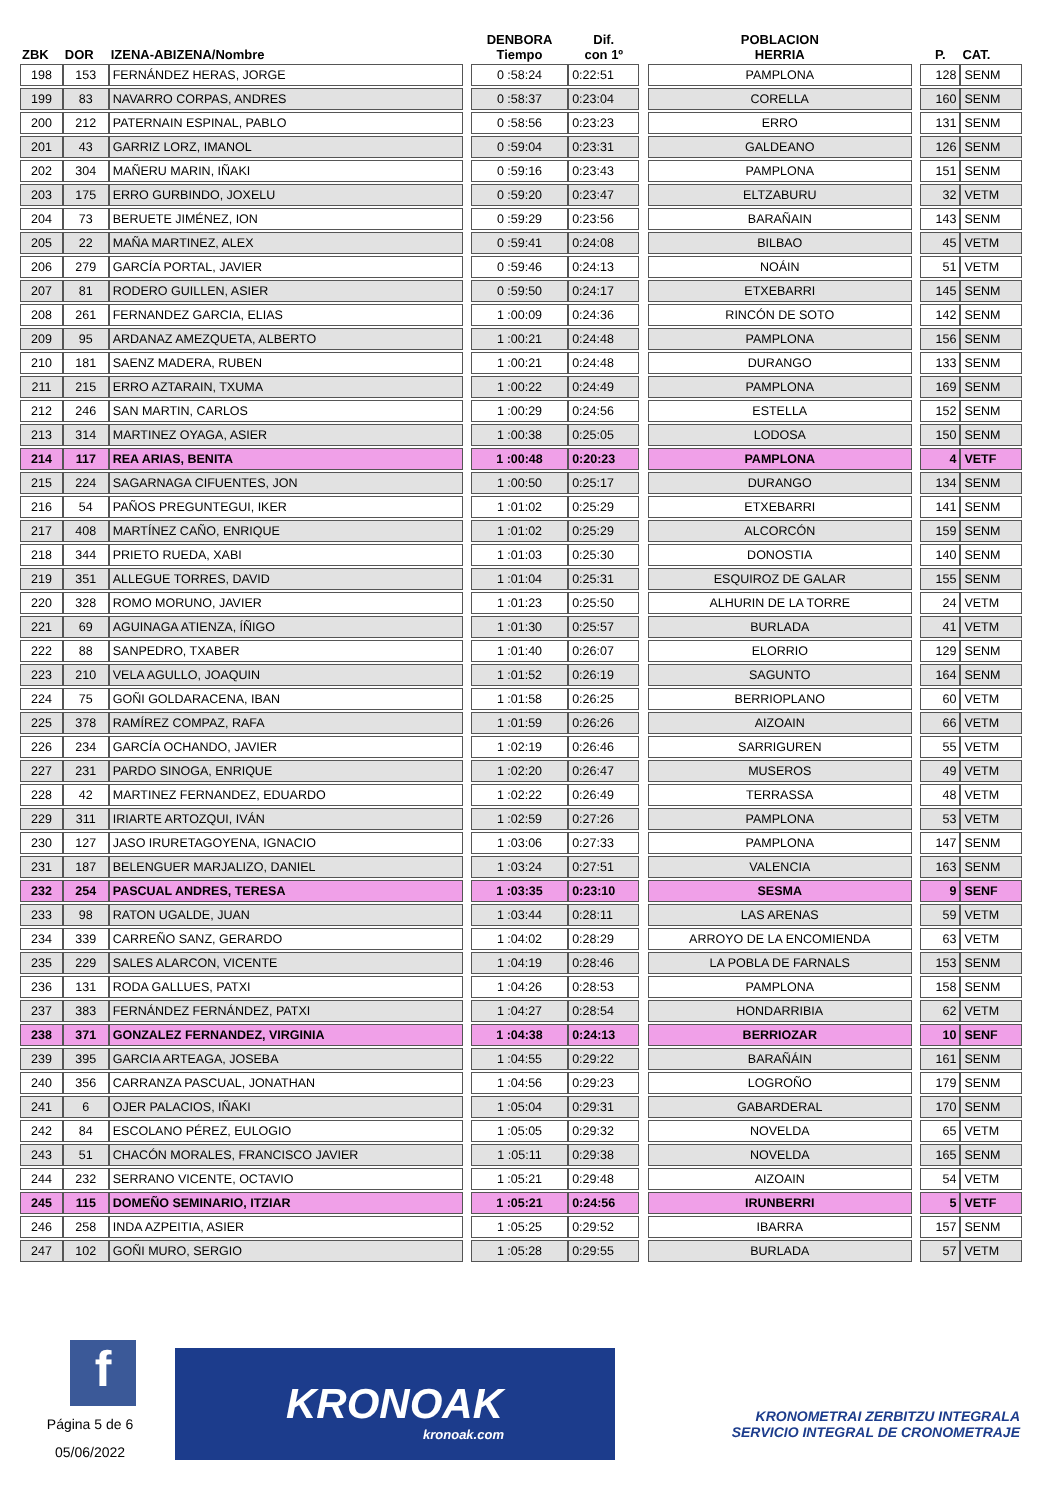| ZBK | DOR | IZENA-ABIZENA/Nombre | | DENBORA Tiempo | Dif. con 1º | | POBLACION HERRIA | | P. | CAT. |
| --- | --- | --- | --- | --- | --- | --- | --- | --- | --- | --- |
| 198 | 153 | FERNÁNDEZ HERAS, JORGE | | 0 :58:24 | 0:22:51 | | PAMPLONA | | 128 | SENM |
| 199 | 83 | NAVARRO CORPAS, ANDRES | | 0 :58:37 | 0:23:04 | | CORELLA | | 160 | SENM |
| 200 | 212 | PATERNAIN ESPINAL, PABLO | | 0 :58:56 | 0:23:23 | | ERRO | | 131 | SENM |
| 201 | 43 | GARRIZ LORZ, IMANOL | | 0 :59:04 | 0:23:31 | | GALDEANO | | 126 | SENM |
| 202 | 304 | MAÑERU MARIN, IÑAKI | | 0 :59:16 | 0:23:43 | | PAMPLONA | | 151 | SENM |
| 203 | 175 | ERRO GURBINDO, JOXELU | | 0 :59:20 | 0:23:47 | | ELTZABURU | | 32 | VETM |
| 204 | 73 | BERUETE JIMÉNEZ, ION | | 0 :59:29 | 0:23:56 | | BARAÑAIN | | 143 | SENM |
| 205 | 22 | MAÑA MARTINEZ, ALEX | | 0 :59:41 | 0:24:08 | | BILBAO | | 45 | VETM |
| 206 | 279 | GARCÍA PORTAL, JAVIER | | 0 :59:46 | 0:24:13 | | NOÁIN | | 51 | VETM |
| 207 | 81 | RODERO GUILLEN, ASIER | | 0 :59:50 | 0:24:17 | | ETXEBARRI | | 145 | SENM |
| 208 | 261 | FERNANDEZ GARCIA, ELIAS | | 1 :00:09 | 0:24:36 | | RINCÓN DE SOTO | | 142 | SENM |
| 209 | 95 | ARDANAZ AMEZQUETA, ALBERTO | | 1 :00:21 | 0:24:48 | | PAMPLONA | | 156 | SENM |
| 210 | 181 | SAENZ MADERA, RUBEN | | 1 :00:21 | 0:24:48 | | DURANGO | | 133 | SENM |
| 211 | 215 | ERRO AZTARAIN, TXUMA | | 1 :00:22 | 0:24:49 | | PAMPLONA | | 169 | SENM |
| 212 | 246 | SAN MARTIN, CARLOS | | 1 :00:29 | 0:24:56 | | ESTELLA | | 152 | SENM |
| 213 | 314 | MARTINEZ OYAGA, ASIER | | 1 :00:38 | 0:25:05 | | LODOSA | | 150 | SENM |
| 214 | 117 | REA ARIAS, BENITA | | 1 :00:48 | 0:20:23 | | PAMPLONA | | 4 | VETF |
| 215 | 224 | SAGARNAGA CIFUENTES, JON | | 1 :00:50 | 0:25:17 | | DURANGO | | 134 | SENM |
| 216 | 54 | PAÑOS PREGUNTEGUI, IKER | | 1 :01:02 | 0:25:29 | | ETXEBARRI | | 141 | SENM |
| 217 | 408 | MARTÍNEZ CAÑO, ENRIQUE | | 1 :01:02 | 0:25:29 | | ALCORCÓN | | 159 | SENM |
| 218 | 344 | PRIETO RUEDA, XABI | | 1 :01:03 | 0:25:30 | | DONOSTIA | | 140 | SENM |
| 219 | 351 | ALLEGUE TORRES, DAVID | | 1 :01:04 | 0:25:31 | | ESQUIROZ DE GALAR | | 155 | SENM |
| 220 | 328 | ROMO MORUNO, JAVIER | | 1 :01:23 | 0:25:50 | | ALHURIN DE LA TORRE | | 24 | VETM |
| 221 | 69 | AGUINAGA ATIENZA, ÍÑIGO | | 1 :01:30 | 0:25:57 | | BURLADA | | 41 | VETM |
| 222 | 88 | SANPEDRO, TXABER | | 1 :01:40 | 0:26:07 | | ELORRIO | | 129 | SENM |
| 223 | 210 | VELA AGULLO, JOAQUIN | | 1 :01:52 | 0:26:19 | | SAGUNTO | | 164 | SENM |
| 224 | 75 | GOÑI GOLDARACENA, IBAN | | 1 :01:58 | 0:26:25 | | BERRIOPLANO | | 60 | VETM |
| 225 | 378 | RAMÍREZ COMPAZ, RAFA | | 1 :01:59 | 0:26:26 | | AIZOAIN | | 66 | VETM |
| 226 | 234 | GARCÍA OCHANDO, JAVIER | | 1 :02:19 | 0:26:46 | | SARRIGUREN | | 55 | VETM |
| 227 | 231 | PARDO SINOGA, ENRIQUE | | 1 :02:20 | 0:26:47 | | MUSEROS | | 49 | VETM |
| 228 | 42 | MARTINEZ FERNANDEZ, EDUARDO | | 1 :02:22 | 0:26:49 | | TERRASSA | | 48 | VETM |
| 229 | 311 | IRIARTE ARTOZQUI, IVÁN | | 1 :02:59 | 0:27:26 | | PAMPLONA | | 53 | VETM |
| 230 | 127 | JASO IRURETAGOYENA, IGNACIO | | 1 :03:06 | 0:27:33 | | PAMPLONA | | 147 | SENM |
| 231 | 187 | BELENGUER MARJALIZO, DANIEL | | 1 :03:24 | 0:27:51 | | VALENCIA | | 163 | SENM |
| 232 | 254 | PASCUAL ANDRES, TERESA | | 1 :03:35 | 0:23:10 | | SESMA | | 9 | SENF |
| 233 | 98 | RATON UGALDE, JUAN | | 1 :03:44 | 0:28:11 | | LAS ARENAS | | 59 | VETM |
| 234 | 339 | CARREÑO SANZ, GERARDO | | 1 :04:02 | 0:28:29 | | ARROYO DE LA ENCOMIENDA | | 63 | VETM |
| 235 | 229 | SALES ALARCON, VICENTE | | 1 :04:19 | 0:28:46 | | LA POBLA DE FARNALS | | 153 | SENM |
| 236 | 131 | RODA GALLUES, PATXI | | 1 :04:26 | 0:28:53 | | PAMPLONA | | 158 | SENM |
| 237 | 383 | FERNÁNDEZ FERNÁNDEZ, PATXI | | 1 :04:27 | 0:28:54 | | HONDARRIBIA | | 62 | VETM |
| 238 | 371 | GONZALEZ FERNANDEZ, VIRGINIA | | 1 :04:38 | 0:24:13 | | BERRIOZAR | | 10 | SENF |
| 239 | 395 | GARCIA ARTEAGA, JOSEBA | | 1 :04:55 | 0:29:22 | | BARAÑÁIN | | 161 | SENM |
| 240 | 356 | CARRANZA PASCUAL, JONATHAN | | 1 :04:56 | 0:29:23 | | LOGROÑO | | 179 | SENM |
| 241 | 6 | OJER PALACIOS, IÑAKI | | 1 :05:04 | 0:29:31 | | GABARDERAL | | 170 | SENM |
| 242 | 84 | ESCOLANO PÉREZ, EULOGIO | | 1 :05:05 | 0:29:32 | | NOVELDA | | 65 | VETM |
| 243 | 51 | CHACÓN MORALES, FRANCISCO JAVIER | | 1 :05:11 | 0:29:38 | | NOVELDA | | 165 | SENM |
| 244 | 232 | SERRANO VICENTE, OCTAVIO | | 1 :05:21 | 0:29:48 | | AIZOAIN | | 54 | VETM |
| 245 | 115 | DOMEÑO SEMINARIO, ITZIAR | | 1 :05:21 | 0:24:56 | | IRUNBERRI | | 5 | VETF |
| 246 | 258 | INDA AZPEITIA, ASIER | | 1 :05:25 | 0:29:52 | | IBARRA | | 157 | SENM |
| 247 | 102 | GOÑI MURO, SERGIO | | 1 :05:28 | 0:29:55 | | BURLADA | | 57 | VETM |
f
Página 5 de 6
05/06/2022
KRONOAK kronoak.com
KRONOMETRAI ZERBITZU INTEGRALA
SERVICIO INTEGRAL DE CRONOMETRAJE